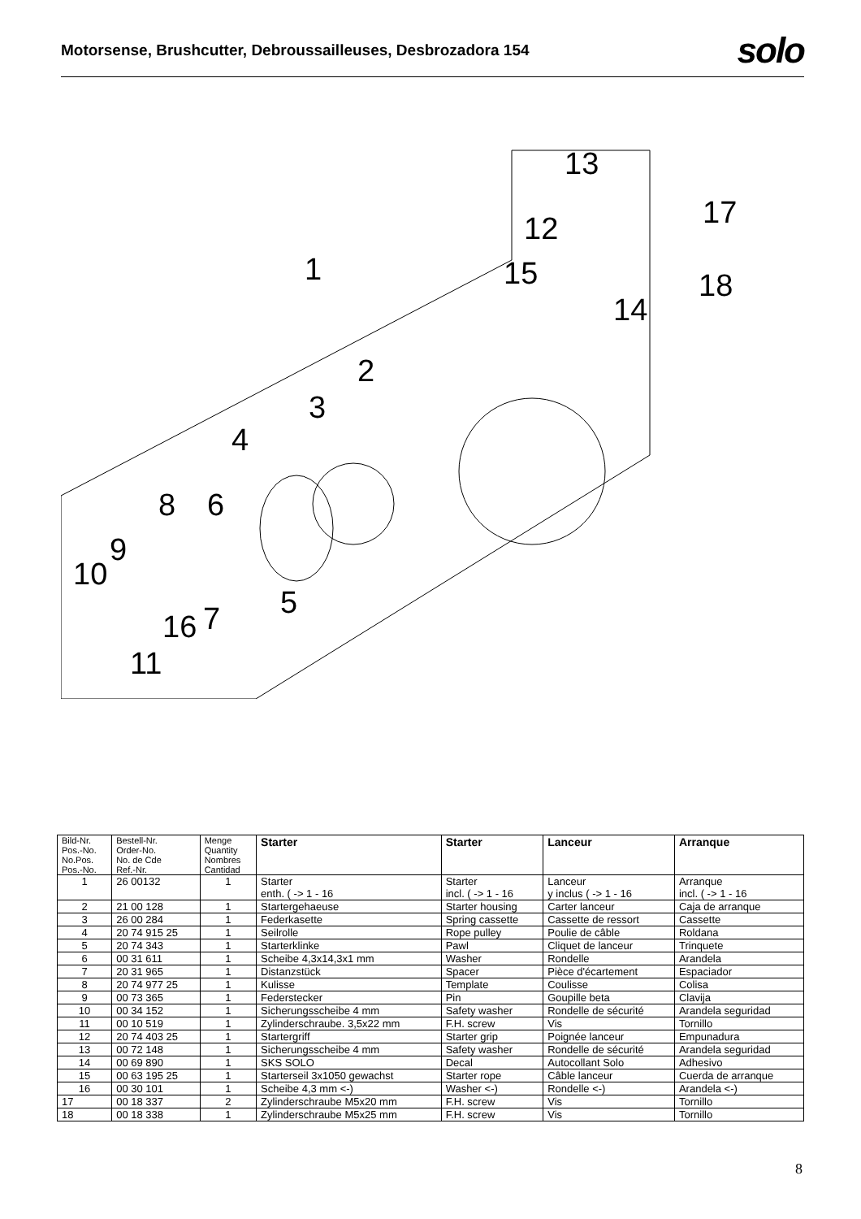Motorsense, Brushcutter, Debroussailleuses, Desbrozadora 154
solo
13
12 17
1 15 18
14
2
3
4
8 6
9
10
5
16 7
11
| Bild-Nr. Pos.-No. No.Pos. Pos.-No. | Bestell-Nr. Order-No. No. de Cde Ref.-Nr. | Menge Quantity Nombres Cantidad | Starter | Starter | Lanceur | Arranque |
| --- | --- | --- | --- | --- | --- | --- |
| 1 | 26 00132 | 1 | Starter enth. ( -> 1 - 16 | Starter incl. ( -> 1 - 16 | Lanceur y inclus ( -> 1 - 16 | Arranque incl. ( -> 1 - 16 |
| 2 | 21 00 128 | 1 | Startergehaeuse | Starter housing | Carter lanceur | Caja de arranque |
| 3 | 26 00 284 | 1 | Federkasette | Spring cassette | Cassette de ressort | Cassette |
| 4 | 20 74 915 25 | 1 | Seilrolle | Rope pulley | Poulie de câble | Roldana |
| 5 | 20 74 343 | 1 | Starterklinke | Pawl | Cliquet de lanceur | Trinquete |
| 6 | 00 31 611 | 1 | Scheibe 4,3x14,3x1 mm | Washer | Rondelle | Arandela |
| 7 | 20 31 965 | 1 | Distanzstück | Spacer | Pièce d'écartement | Espaciador |
| 8 | 20 74 977 25 | 1 | Kulisse | Template | Coulisse | Colisa |
| 9 | 00 73 365 | 1 | Federstecker | Pin | Goupille beta | Clavija |
| 10 | 00 34 152 | 1 | Sicherungsscheibe 4 mm | Safety washer | Rondelle de sécurité | Arandela seguridad |
| 11 | 00 10 519 | 1 | Zylinderschraube. 3,5x22 mm | F.H. screw | Vis | Tornillo |
| 12 | 20 74 403 25 | 1 | Startergriff | Starter grip | Poignée lanceur | Empunadura |
| 13 | 00 72 148 | 1 | Sicherungsscheibe 4 mm | Safety washer | Rondelle de sécurité | Arandela seguridad |
| 14 | 00 69 890 | 1 | SKS SOLO | Decal | Autocollant Solo | Adhesivo |
| 15 | 00 63 195 25 | 1 | Starterseil 3x1050 gewachst | Starter rope | Câble lanceur | Cuerda de arranque |
| 16 | 00 30 101 | 1 | Scheibe 4,3 mm <-) | Washer <-) | Rondelle <-) | Arandela <-) |
| 17 | 00 18 337 | 2 | Zylinderschraube M5x20 mm | F.H. screw | Vis | Tornillo |
| 18 | 00 18 338 | 1 | Zylinderschraube M5x25 mm | F.H. screw | Vis | Tornillo |
8